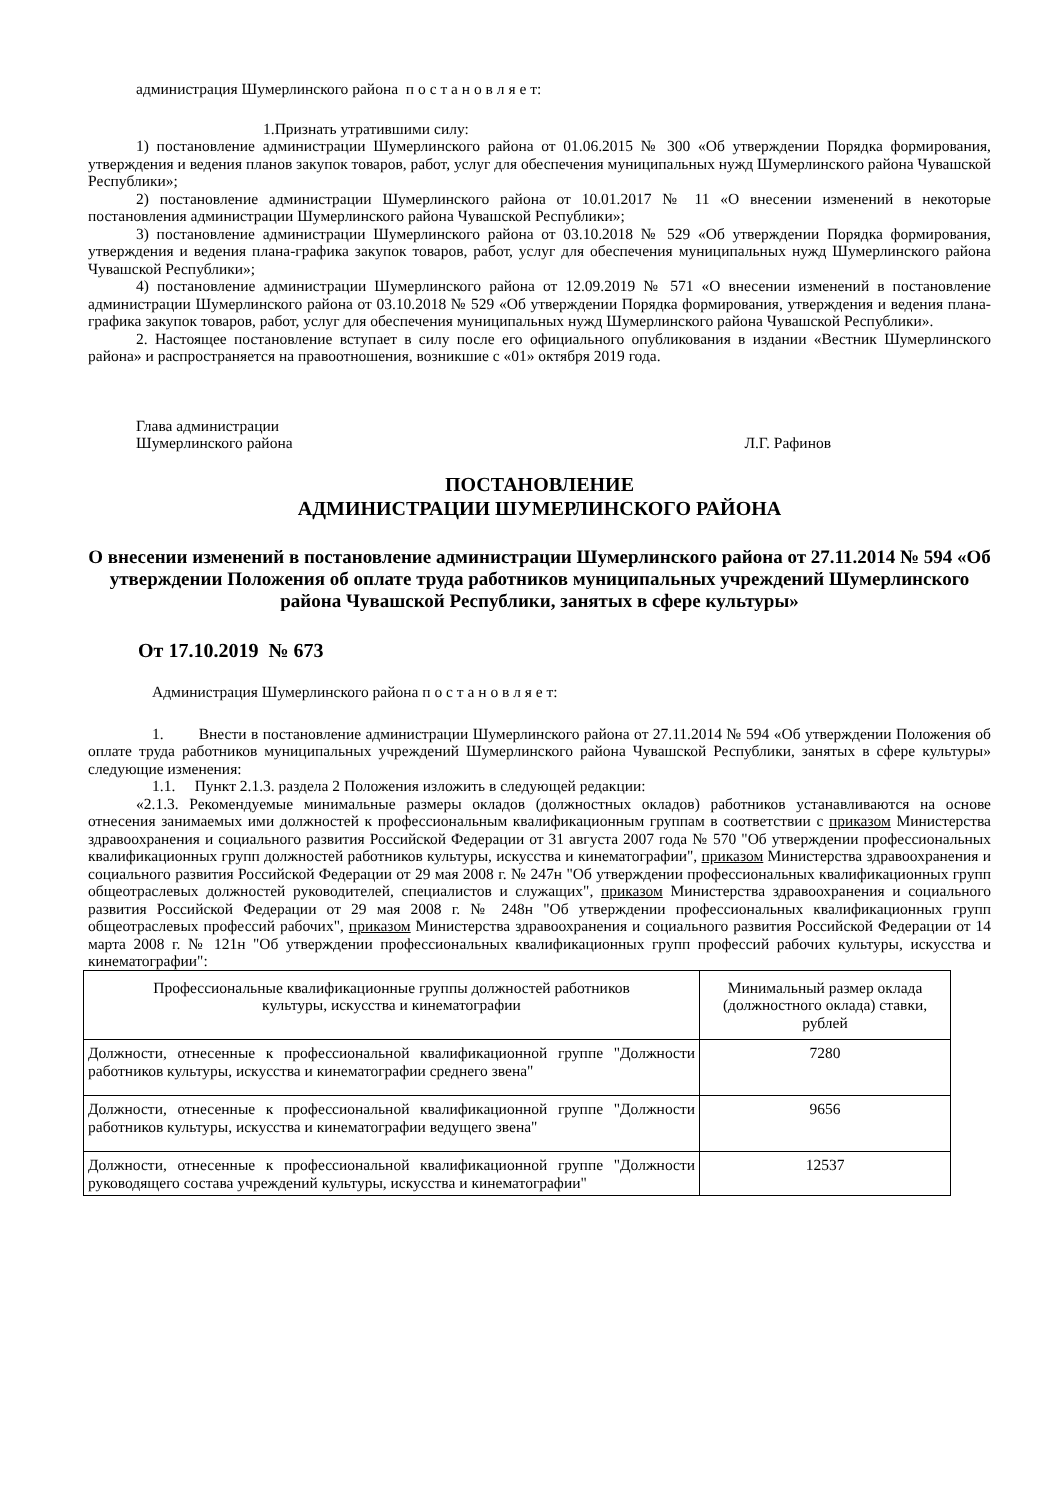администрация Шумерлинского района п о с т а н о в л я е т:
1.Признать утратившими силу:
1) постановление администрации Шумерлинского района от 01.06.2015 № 300 «Об утверждении Порядка формирования, утверждения и ведения планов закупок товаров, работ, услуг для обеспечения муниципальных нужд Шумерлинского района Чувашской Республики»;
2) постановление администрации Шумерлинского района от 10.01.2017 № 11 «О внесении изменений в некоторые постановления администрации Шумерлинского района Чувашской Республики»;
3) постановление администрации Шумерлинского района от 03.10.2018 № 529 «Об утверждении Порядка формирования, утверждения и ведения плана-графика закупок товаров, работ, услуг для обеспечения муниципальных нужд Шумерлинского района Чувашской Республики»;
4) постановление администрации Шумерлинского района от 12.09.2019 № 571 «О внесении изменений в постановление администрации Шумерлинского района от 03.10.2018 № 529 «Об утверждении Порядка формирования, утверждения и ведения плана-графика закупок товаров, работ, услуг для обеспечения муниципальных нужд Шумерлинского района Чувашской Республики».
2. Настоящее постановление вступает в силу после его официального опубликования в издании «Вестник Шумерлинского района» и распространяется на правоотношения, возникшие с «01» октября 2019 года.
Глава администрации
Шумерлинского района Л.Г. Рафинов
ПОСТАНОВЛЕНИЕ
АДМИНИСТРАЦИИ ШУМЕРЛИНСКОГО РАЙОНА
О внесении изменений в постановление администрации Шумерлинского района от 27.11.2014 № 594 «Об утверждении Положения об оплате труда работников муниципальных учреждений Шумерлинского района Чувашской Республики, занятых в сфере культуры»
От 17.10.2019 № 673
Администрация Шумерлинского района п о с т а н о в л я е т:
1. Внести в постановление администрации Шумерлинского района от 27.11.2014 № 594 «Об утверждении Положения об оплате труда работников муниципальных учреждений Шумерлинского района Чувашской Республики, занятых в сфере культуры» следующие изменения:
1.1. Пункт 2.1.3. раздела 2 Положения изложить в следующей редакции:
«2.1.3. Рекомендуемые минимальные размеры окладов (должностных окладов) работников устанавливаются на основе отнесения занимаемых ими должностей к профессиональным квалификационным группам в соответствии с приказом Министерства здравоохранения и социального развития Российской Федерации от 31 августа 2007 года № 570 "Об утверждении профессиональных квалификационных групп должностей работников культуры, искусства и кинематографии", приказом Министерства здравоохранения и социального развития Российской Федерации от 29 мая 2008 г. № 247н "Об утверждении профессиональных квалификационных групп общеотраслевых должностей руководителей, специалистов и служащих", приказом Министерства здравоохранения и социального развития Российской Федерации от 29 мая 2008 г. № 248н "Об утверждении профессиональных квалификационных групп общеотраслевых профессий рабочих", приказом Министерства здравоохранения и социального развития Российской Федерации от 14 марта 2008 г. № 121н "Об утверждении профессиональных квалификационных групп профессий рабочих культуры, искусства и кинематографии":
| Профессиональные квалификационные группы должностей работников культуры, искусства и кинематографии | Минимальный размер оклада (должностного оклада) ставки, рублей |
| --- | --- |
| Должности, отнесенные к профессиональной квалификационной группе "Должности работников культуры, искусства и кинематографии среднего звена" | 7280 |
| Должности, отнесенные к профессиональной квалификационной группе "Должности работников культуры, искусства и кинематографии ведущего звена" | 9656 |
| Должности, отнесенные к профессиональной квалификационной группе "Должности руководящего состава учреждений культуры, искусства и кинематографии" | 12537 |